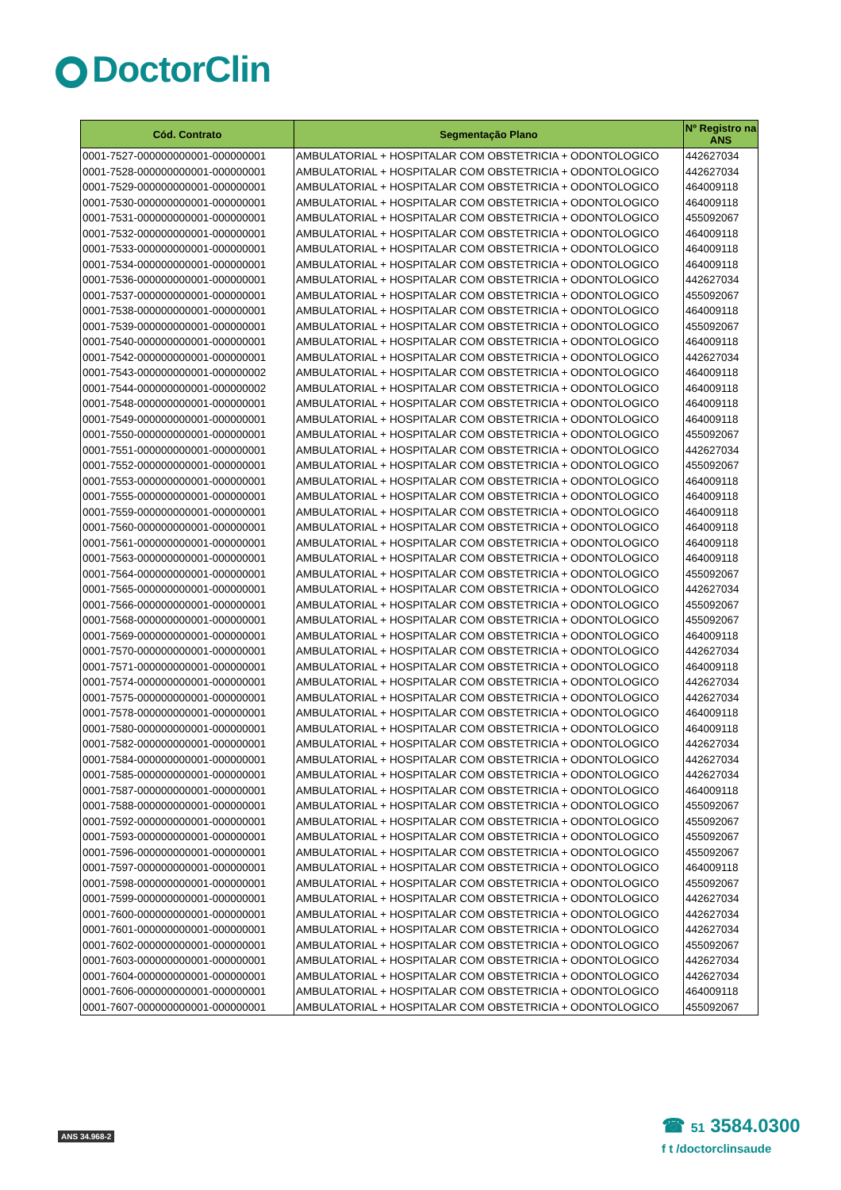DoctorClin
| Cód. Contrato | Segmentação Plano | Nº Registro na ANS |
| --- | --- | --- |
| 0001-7527-000000000001-000000001 | AMBULATORIAL + HOSPITALAR COM OBSTETRICIA + ODONTOLOGICO | 442627034 |
| 0001-7528-000000000001-000000001 | AMBULATORIAL + HOSPITALAR COM OBSTETRICIA + ODONTOLOGICO | 442627034 |
| 0001-7529-000000000001-000000001 | AMBULATORIAL + HOSPITALAR COM OBSTETRICIA + ODONTOLOGICO | 464009118 |
| 0001-7530-000000000001-000000001 | AMBULATORIAL + HOSPITALAR COM OBSTETRICIA + ODONTOLOGICO | 464009118 |
| 0001-7531-000000000001-000000001 | AMBULATORIAL + HOSPITALAR COM OBSTETRICIA + ODONTOLOGICO | 455092067 |
| 0001-7532-000000000001-000000001 | AMBULATORIAL + HOSPITALAR COM OBSTETRICIA + ODONTOLOGICO | 464009118 |
| 0001-7533-000000000001-000000001 | AMBULATORIAL + HOSPITALAR COM OBSTETRICIA + ODONTOLOGICO | 464009118 |
| 0001-7534-000000000001-000000001 | AMBULATORIAL + HOSPITALAR COM OBSTETRICIA + ODONTOLOGICO | 464009118 |
| 0001-7536-000000000001-000000001 | AMBULATORIAL + HOSPITALAR COM OBSTETRICIA + ODONTOLOGICO | 442627034 |
| 0001-7537-000000000001-000000001 | AMBULATORIAL + HOSPITALAR COM OBSTETRICIA + ODONTOLOGICO | 455092067 |
| 0001-7538-000000000001-000000001 | AMBULATORIAL + HOSPITALAR COM OBSTETRICIA + ODONTOLOGICO | 464009118 |
| 0001-7539-000000000001-000000001 | AMBULATORIAL + HOSPITALAR COM OBSTETRICIA + ODONTOLOGICO | 455092067 |
| 0001-7540-000000000001-000000001 | AMBULATORIAL + HOSPITALAR COM OBSTETRICIA + ODONTOLOGICO | 464009118 |
| 0001-7542-000000000001-000000001 | AMBULATORIAL + HOSPITALAR COM OBSTETRICIA + ODONTOLOGICO | 442627034 |
| 0001-7543-000000000001-000000002 | AMBULATORIAL + HOSPITALAR COM OBSTETRICIA + ODONTOLOGICO | 464009118 |
| 0001-7544-000000000001-000000002 | AMBULATORIAL + HOSPITALAR COM OBSTETRICIA + ODONTOLOGICO | 464009118 |
| 0001-7548-000000000001-000000001 | AMBULATORIAL + HOSPITALAR COM OBSTETRICIA + ODONTOLOGICO | 464009118 |
| 0001-7549-000000000001-000000001 | AMBULATORIAL + HOSPITALAR COM OBSTETRICIA + ODONTOLOGICO | 464009118 |
| 0001-7550-000000000001-000000001 | AMBULATORIAL + HOSPITALAR COM OBSTETRICIA + ODONTOLOGICO | 455092067 |
| 0001-7551-000000000001-000000001 | AMBULATORIAL + HOSPITALAR COM OBSTETRICIA + ODONTOLOGICO | 442627034 |
| 0001-7552-000000000001-000000001 | AMBULATORIAL + HOSPITALAR COM OBSTETRICIA + ODONTOLOGICO | 455092067 |
| 0001-7553-000000000001-000000001 | AMBULATORIAL + HOSPITALAR COM OBSTETRICIA + ODONTOLOGICO | 464009118 |
| 0001-7555-000000000001-000000001 | AMBULATORIAL + HOSPITALAR COM OBSTETRICIA + ODONTOLOGICO | 464009118 |
| 0001-7559-000000000001-000000001 | AMBULATORIAL + HOSPITALAR COM OBSTETRICIA + ODONTOLOGICO | 464009118 |
| 0001-7560-000000000001-000000001 | AMBULATORIAL + HOSPITALAR COM OBSTETRICIA + ODONTOLOGICO | 464009118 |
| 0001-7561-000000000001-000000001 | AMBULATORIAL + HOSPITALAR COM OBSTETRICIA + ODONTOLOGICO | 464009118 |
| 0001-7563-000000000001-000000001 | AMBULATORIAL + HOSPITALAR COM OBSTETRICIA + ODONTOLOGICO | 464009118 |
| 0001-7564-000000000001-000000001 | AMBULATORIAL + HOSPITALAR COM OBSTETRICIA + ODONTOLOGICO | 455092067 |
| 0001-7565-000000000001-000000001 | AMBULATORIAL + HOSPITALAR COM OBSTETRICIA + ODONTOLOGICO | 442627034 |
| 0001-7566-000000000001-000000001 | AMBULATORIAL + HOSPITALAR COM OBSTETRICIA + ODONTOLOGICO | 455092067 |
| 0001-7568-000000000001-000000001 | AMBULATORIAL + HOSPITALAR COM OBSTETRICIA + ODONTOLOGICO | 455092067 |
| 0001-7569-000000000001-000000001 | AMBULATORIAL + HOSPITALAR COM OBSTETRICIA + ODONTOLOGICO | 464009118 |
| 0001-7570-000000000001-000000001 | AMBULATORIAL + HOSPITALAR COM OBSTETRICIA + ODONTOLOGICO | 442627034 |
| 0001-7571-000000000001-000000001 | AMBULATORIAL + HOSPITALAR COM OBSTETRICIA + ODONTOLOGICO | 464009118 |
| 0001-7574-000000000001-000000001 | AMBULATORIAL + HOSPITALAR COM OBSTETRICIA + ODONTOLOGICO | 442627034 |
| 0001-7575-000000000001-000000001 | AMBULATORIAL + HOSPITALAR COM OBSTETRICIA + ODONTOLOGICO | 442627034 |
| 0001-7578-000000000001-000000001 | AMBULATORIAL + HOSPITALAR COM OBSTETRICIA + ODONTOLOGICO | 464009118 |
| 0001-7580-000000000001-000000001 | AMBULATORIAL + HOSPITALAR COM OBSTETRICIA + ODONTOLOGICO | 464009118 |
| 0001-7582-000000000001-000000001 | AMBULATORIAL + HOSPITALAR COM OBSTETRICIA + ODONTOLOGICO | 442627034 |
| 0001-7584-000000000001-000000001 | AMBULATORIAL + HOSPITALAR COM OBSTETRICIA + ODONTOLOGICO | 442627034 |
| 0001-7585-000000000001-000000001 | AMBULATORIAL + HOSPITALAR COM OBSTETRICIA + ODONTOLOGICO | 442627034 |
| 0001-7587-000000000001-000000001 | AMBULATORIAL + HOSPITALAR COM OBSTETRICIA + ODONTOLOGICO | 464009118 |
| 0001-7588-000000000001-000000001 | AMBULATORIAL + HOSPITALAR COM OBSTETRICIA + ODONTOLOGICO | 455092067 |
| 0001-7592-000000000001-000000001 | AMBULATORIAL + HOSPITALAR COM OBSTETRICIA + ODONTOLOGICO | 455092067 |
| 0001-7593-000000000001-000000001 | AMBULATORIAL + HOSPITALAR COM OBSTETRICIA + ODONTOLOGICO | 455092067 |
| 0001-7596-000000000001-000000001 | AMBULATORIAL + HOSPITALAR COM OBSTETRICIA + ODONTOLOGICO | 455092067 |
| 0001-7597-000000000001-000000001 | AMBULATORIAL + HOSPITALAR COM OBSTETRICIA + ODONTOLOGICO | 464009118 |
| 0001-7598-000000000001-000000001 | AMBULATORIAL + HOSPITALAR COM OBSTETRICIA + ODONTOLOGICO | 455092067 |
| 0001-7599-000000000001-000000001 | AMBULATORIAL + HOSPITALAR COM OBSTETRICIA + ODONTOLOGICO | 442627034 |
| 0001-7600-000000000001-000000001 | AMBULATORIAL + HOSPITALAR COM OBSTETRICIA + ODONTOLOGICO | 442627034 |
| 0001-7601-000000000001-000000001 | AMBULATORIAL + HOSPITALAR COM OBSTETRICIA + ODONTOLOGICO | 442627034 |
| 0001-7602-000000000001-000000001 | AMBULATORIAL + HOSPITALAR COM OBSTETRICIA + ODONTOLOGICO | 455092067 |
| 0001-7603-000000000001-000000001 | AMBULATORIAL + HOSPITALAR COM OBSTETRICIA + ODONTOLOGICO | 442627034 |
| 0001-7604-000000000001-000000001 | AMBULATORIAL + HOSPITALAR COM OBSTETRICIA + ODONTOLOGICO | 442627034 |
| 0001-7606-000000000001-000000001 | AMBULATORIAL + HOSPITALAR COM OBSTETRICIA + ODONTOLOGICO | 464009118 |
| 0001-7607-000000000001-000000001 | AMBULATORIAL + HOSPITALAR COM OBSTETRICIA + ODONTOLOGICO | 455092067 |
ANS 34.968-2
☎ 51 3584.0300
f t /doctorclinsaude